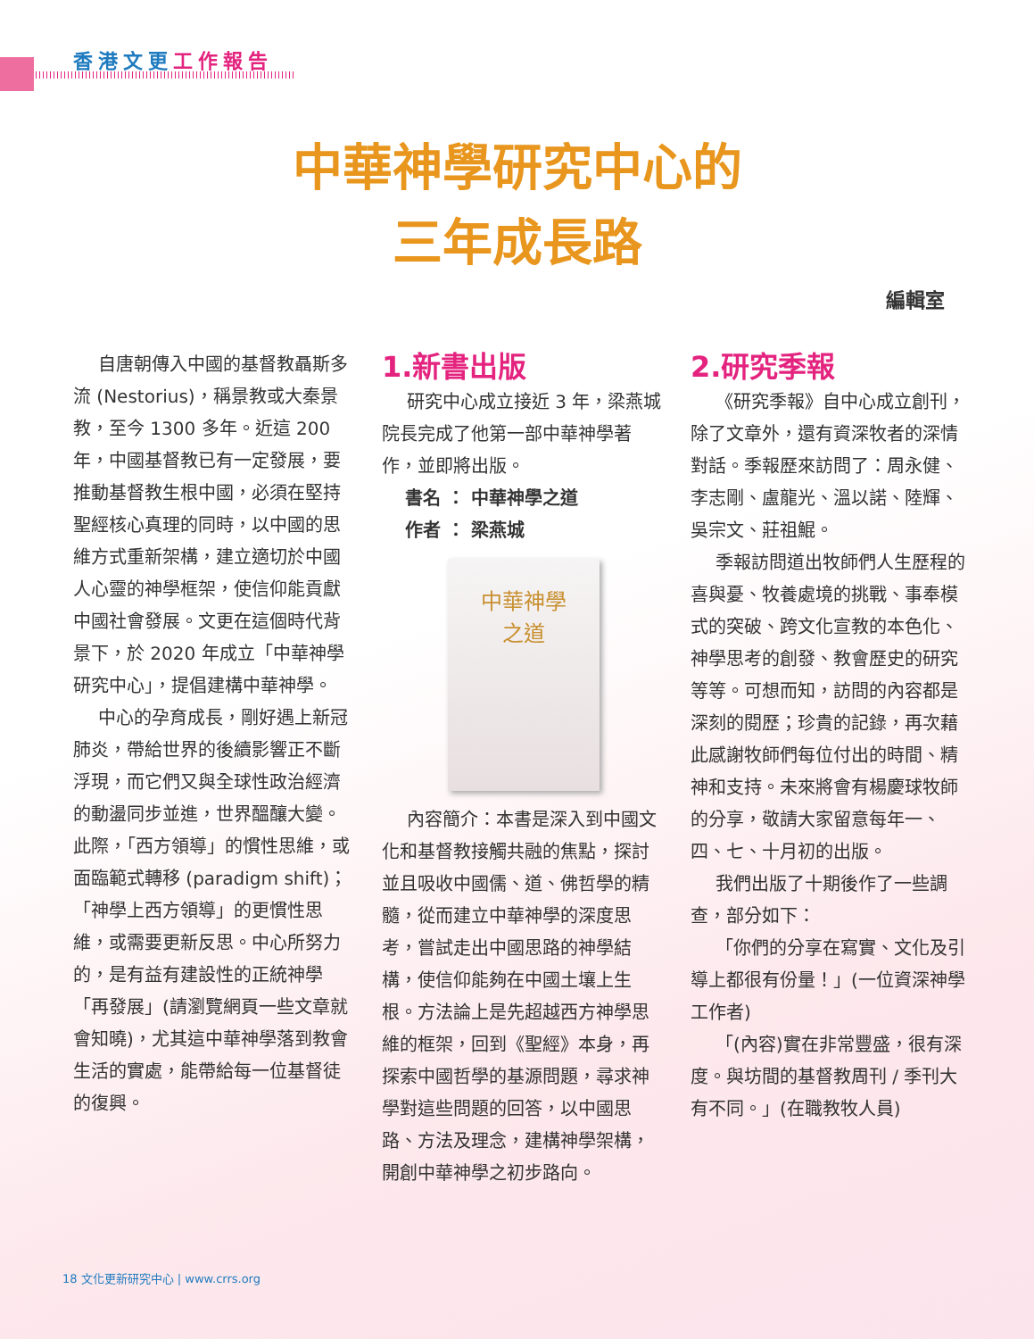香港文更 工作報告
中華神學研究中心的
三年成長路
編輯室
自唐朝傳入中國的基督教聶斯多流 (Nestorius)，稱景教或大秦景教，至今 1300 多年。近這 200 年，中國基督教已有一定發展，要推動基督教生根中國，必須在堅持聖經核心真理的同時，以中國的思維方式重新架構，建立適切於中國人心靈的神學框架，使信仰能貢獻中國社會發展。文更在這個時代背景下，於 2020 年成立「中華神學研究中心」，提倡建構中華神學。
中心的孕育成長，剛好遇上新冠肺炎，帶給世界的後續影響正不斷浮現，而它們又與全球性政治經濟的動盪同步並進，世界醞釀大變。此際，「西方領導」的慣性思維，或面臨範式轉移 (paradigm shift)；「神學上西方領導」的更慣性思維，或需要更新反思。中心所努力的，是有益有建設性的正統神學「再發展」(請瀏覽網頁一些文章就會知曉)，尤其這中華神學落到教會生活的實處，能帶給每一位基督徒的復興。
1.新書出版
研究中心成立接近 3 年，梁燕城院長完成了他第一部中華神學著作，並即將出版。
書名 ： 中華神學之道
作者 ： 梁燕城
中華神學
之道
內容簡介：本書是深入到中國文化和基督教接觸共融的焦點，探討並且吸收中國儒、道、佛哲學的精髓，從而建立中華神學的深度思考，嘗試走出中國思路的神學結構，使信仰能夠在中國土壤上生根。方法論上是先超越西方神學思維的框架，回到《聖經》本身，再探索中國哲學的基源問題，尋求神學對這些問題的回答，以中國思路、方法及理念，建構神學架構，開創中華神學之初步路向。
2.研究季報
《研究季報》自中心成立創刊，除了文章外，還有資深牧者的深情對話。季報歷來訪問了：周永健、李志剛、盧龍光、溫以諾、陸輝、吳宗文、莊祖鯤。
季報訪問道出牧師們人生歷程的喜與憂、牧養處境的挑戰、事奉模式的突破、跨文化宣教的本色化、神學思考的創發、教會歷史的研究等等。可想而知，訪問的內容都是深刻的閱歷；珍貴的記錄，再次藉此感謝牧師們每位付出的時間、精神和支持。未來將會有楊慶球牧師的分享，敬請大家留意每年一、四、七、十月初的出版。
我們出版了十期後作了一些調查，部分如下：
「你們的分享在寫實、文化及引導上都很有份量！」(一位資深神學工作者)
「(內容)實在非常豐盛，很有深度。與坊間的基督教周刊 / 季刊大有不同。」(在職教牧人員)
18 文化更新研究中心 | www.crrs.org